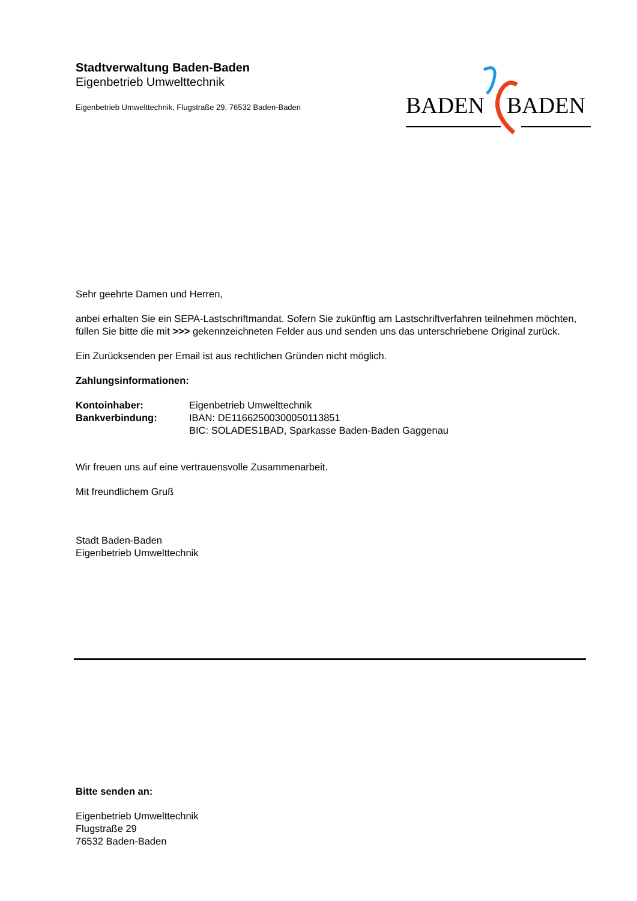Stadtverwaltung Baden-Baden
Eigenbetrieb Umwelttechnik
Eigenbetrieb Umwelttechnik, Flugstraße 29, 76532 Baden-Baden
BADEN
BADEN
Sehr geehrte Damen und Herren,
anbei erhalten Sie ein SEPA-Lastschriftmandat. Sofern Sie zukünftig am Lastschriftverfahren teilnehmen möchten, füllen Sie bitte die mit >>> gekennzeichneten Felder aus und senden uns das unterschriebene Original zurück.
Ein Zurücksenden per Email ist aus rechtlichen Gründen nicht möglich.
Zahlungsinformationen:
Kontoinhaber: Eigenbetrieb Umwelttechnik
Bankverbindung: IBAN: DE11662500300050113851
BIC: SOLADES1BAD, Sparkasse Baden-Baden Gaggenau
Wir freuen uns auf eine vertrauensvolle Zusammenarbeit.
Mit freundlichem Gruß
Stadt Baden-Baden
Eigenbetrieb Umwelttechnik
Bitte senden an:
Eigenbetrieb Umwelttechnik
Flugstraße 29
76532 Baden-Baden